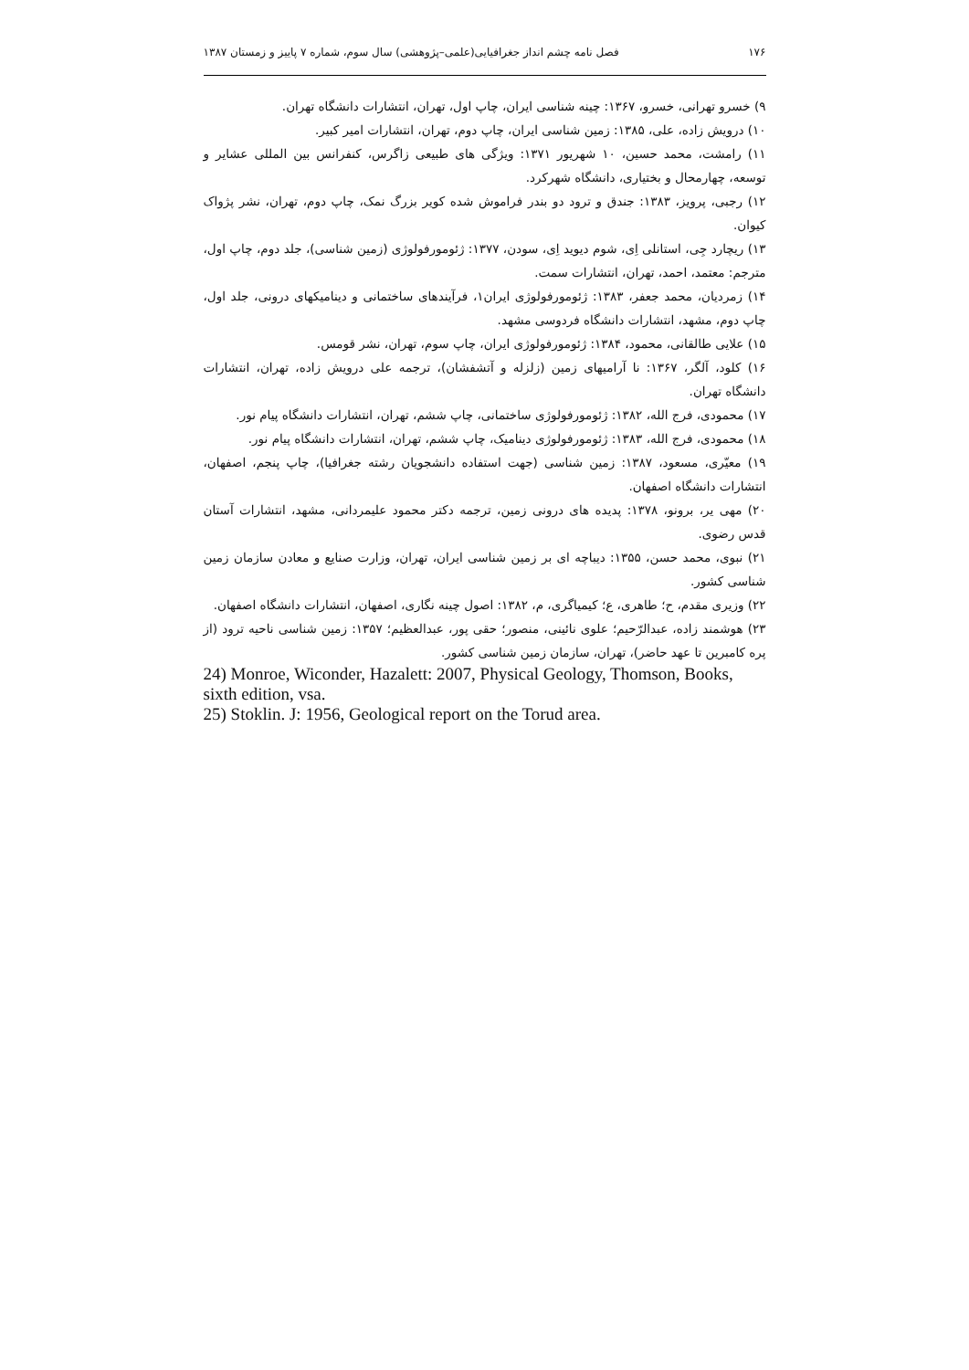۱۷۶ فصل نامه چشم انداز جغرافیایی(علمی–پژوهشی) سال سوم، شماره ۷ پاییز و زمستان ۱۳۸۷
۹) خسرو تهرانی، خسرو، ۱۳۶۷: چینه شناسی ایران، چاپ اول، تهران، انتشارات دانشگاه تهران.
۱۰) درویش زاده، علی، ۱۳۸۵: زمین شناسی ایران، چاپ دوم، تهران، انتشارات امیر کبیر.
۱۱) رامشت، محمد حسین، ۱۰ شهریور ۱۳۷۱: ویژگی های طبیعی زاگرس، کنفرانس بین المللی عشایر و توسعه، چهارمحال و بختیاری، دانشگاه شهرکرد.
۱۲) رجبی، پرویز، ۱۳۸۳: جندق و ترود دو بندر فراموش شده کویر بزرگ نمک، چاپ دوم، تهران، نشر پژواک کیوان.
۱۳) ریچارد جِی، استانلی اِی، شوم دیوید اِی، سودن، ۱۳۷۷: ژئومورفولوژی (زمین شناسی)، جلد دوم، چاپ اول، مترجم: معتمد، احمد، تهران، انتشارات سمت.
۱۴) زمردیان، محمد جعفر، ۱۳۸۳: ژئومورفولوژی ایران۱، فرآیندهای ساختمانی و دینامیکهای درونی، جلد اول، چاپ دوم، مشهد، انتشارات دانشگاه فردوسی مشهد.
۱۵) علایی طالقانی، محمود، ۱۳۸۴: ژئومورفولوژی ایران، چاپ سوم، تهران، نشر قومس.
۱۶) کلود، آلگر، ۱۳۶۷: نا آرامیهای زمین (زلزله و آتشفشان)، ترجمه علی درویش زاده، تهران، انتشارات دانشگاه تهران.
۱۷) محمودی، فرج الله، ۱۳۸۲: ژئومورفولوژی ساختمانی، چاپ ششم، تهران، انتشارات دانشگاه پیام نور.
۱۸) محمودی، فرج الله، ۱۳۸۳: ژئومورفولوژی دینامیک، چاپ ششم، تهران، انتشارات دانشگاه پیام نور.
۱۹) معیّری، مسعود، ۱۳۸۷: زمین شناسی (جهت استفاده دانشجویان رشته جغرافیا)، چاپ پنجم، اصفهان، انتشارات دانشگاه اصفهان.
۲۰) مهی یر، برونو، ۱۳۷۸: پدیده های درونی زمین، ترجمه دکتر محمود علیمردانی، مشهد، انتشارات آستان قدس رضوی.
۲۱) نبوی، محمد حسن، ۱۳۵۵: دیباچه ای بر زمین شناسی ایران، تهران، وزارت صنایع و معادن سازمان زمین شناسی کشور.
۲۲) وزیری مقدم، ح؛ طاهری، ع؛ کیمیاگری، م، ۱۳۸۲: اصول چینه نگاری، اصفهان، انتشارات دانشگاه اصفهان.
۲۳) هوشمند زاده، عبدالرّحیم؛ علوی نائینی، منصور؛ حقی پور، عبدالعظیم؛ ۱۳۵۷: زمین شناسی ناحیه ترود (از پره کامبرین تا عهد حاضر)، تهران، سازمان زمین شناسی کشور.
24) Monroe, Wiconder, Hazalett: 2007, Physical Geology, Thomson, Books, sixth edition, vsa.
25) Stoklin. J: 1956, Geological report on the Torud area.